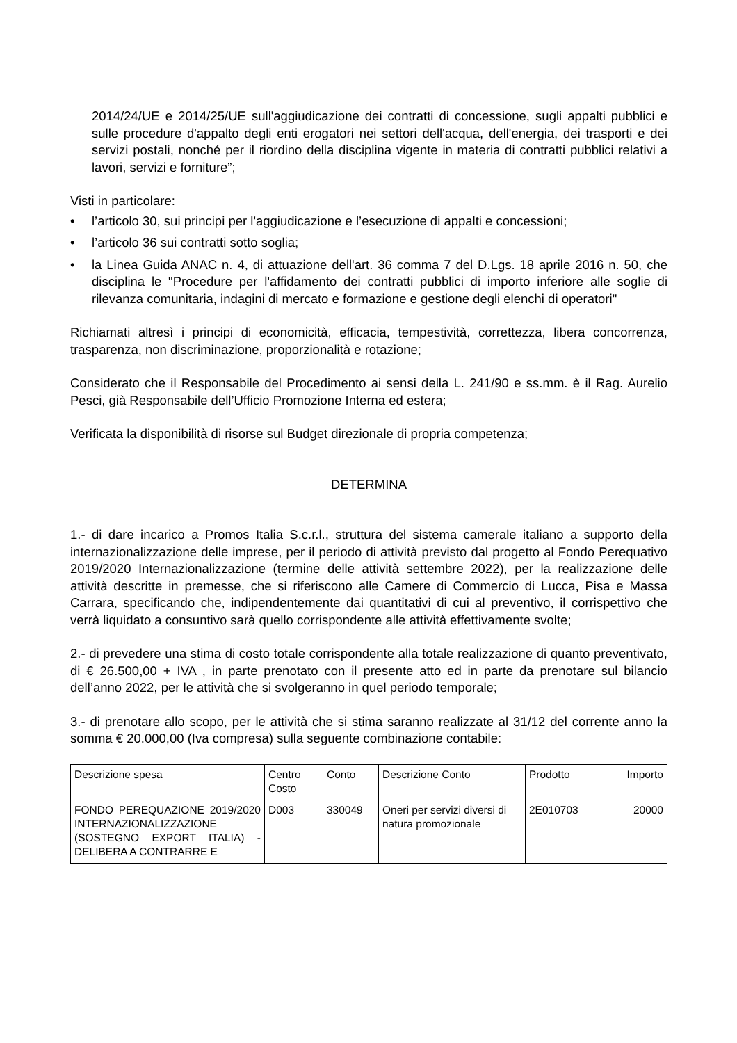2014/24/UE e 2014/25/UE sull'aggiudicazione dei contratti di concessione, sugli appalti pubblici e sulle procedure d'appalto degli enti erogatori nei settori dell'acqua, dell'energia, dei trasporti e dei servizi postali, nonché per il riordino della disciplina vigente in materia di contratti pubblici relativi a lavori, servizi e forniture”;
Visti in particolare:
• l’articolo 30, sui principi per l'aggiudicazione e l’esecuzione di appalti e concessioni;
• l’articolo 36 sui contratti sotto soglia;
• la Linea Guida ANAC n. 4, di attuazione dell'art. 36 comma 7 del D.Lgs. 18 aprile 2016 n. 50, che disciplina le "Procedure per l'affidamento dei contratti pubblici di importo inferiore alle soglie di rilevanza comunitaria, indagini di mercato e formazione e gestione degli elenchi di operatori"
Richiamati altresì i principi di economicità, efficacia, tempestività, correttezza, libera concorrenza, trasparenza, non discriminazione, proporzionalità e rotazione;
Considerato che il Responsabile del Procedimento ai sensi della L. 241/90 e ss.mm. è il Rag. Aurelio Pesci, già Responsabile dell’Ufficio Promozione Interna ed estera;
Verificata la disponibilità di risorse sul Budget direzionale di propria competenza;
DETERMINA
1.- di dare incarico a Promos Italia S.c.r.l., struttura del sistema camerale italiano a supporto della internazionalizzazione delle imprese, per il periodo di attività previsto dal progetto al Fondo Perequativo 2019/2020 Internazionalizzazione (termine delle attività settembre 2022), per la realizzazione delle attività descritte in premesse, che si riferiscono alle Camere di Commercio di Lucca, Pisa e Massa Carrara, specificando che, indipendentemente dai quantitativi di cui al preventivo, il corrispettivo che verrà liquidato a consuntivo sarà quello corrispondente alle attività effettivamente svolte;
2.- di prevedere una stima di costo totale corrispondente alla totale realizzazione di quanto preventivato, di € 26.500,00 + IVA , in parte prenotato con il presente atto ed in parte da prenotare sul bilancio dell’anno 2022, per le attività che si svolgeranno in quel periodo temporale;
3.- di prenotare allo scopo, per le attività che si stima saranno realizzate al 31/12 del corrente anno la somma € 20.000,00 (Iva compresa) sulla seguente combinazione contabile:
| Descrizione spesa | Centro Costo | Conto | Descrizione Conto | Prodotto | Importo |
| FONDO PEREQUAZIONE 2019/2020 INTERNAZIONALIZZAZIONE (SOSTEGNO EXPORT ITALIA) - DELIBERA A CONTRARRE E | D003 | 330049 | Oneri per servizi diversi di natura promozionale | 2E010703 | 20000 |